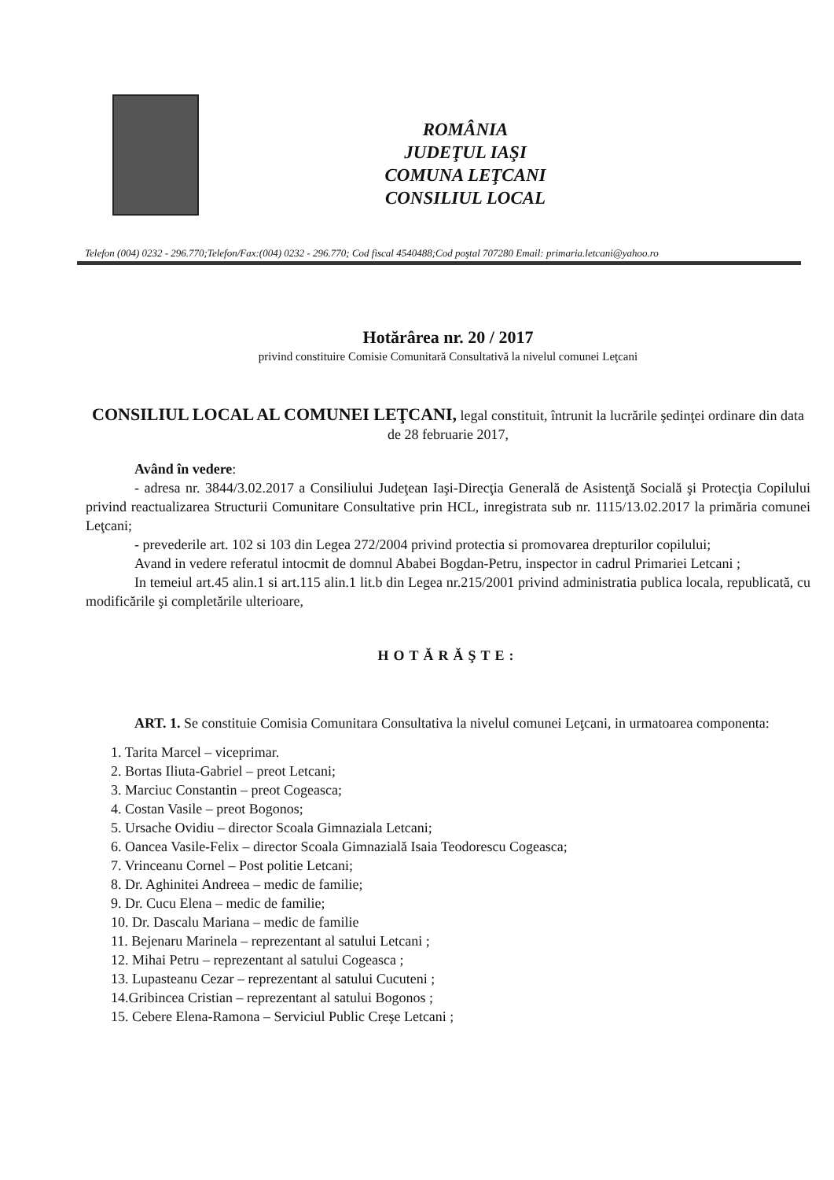ROMÂNIA
JUDEŢUL IAŞI
COMUNA LEŢCANI
CONSILIUL LOCAL
Telefon (004) 0232 - 296.770;Telefon/Fax:(004) 0232 - 296.770; Cod fiscal 4540488;Cod poştal 707280 Email: primaria.letcani@yahoo.ro
Hotărârea nr. 20 / 2017
privind constituire Comisie Comunitară Consultativă la nivelul comunei Leţcani
CONSILIUL LOCAL AL COMUNEI LEŢCANI, legal constituit, întrunit la lucrările şedinţei ordinare din data de 28 februarie 2017,
Având în vedere:
- adresa nr. 3844/3.02.2017 a Consiliului Judeţean Iaşi-Direcţia Generală de Asistenţă Socială şi Protecţia Copilului privind reactualizarea Structurii Comunitare Consultative prin HCL, inregistrata sub nr. 1115/13.02.2017 la primăria comunei Leţcani;
- prevederile art. 102 si 103 din Legea 272/2004 privind protectia si promovarea drepturilor copilului;
Avand in vedere referatul intocmit de domnul Ababei Bogdan-Petru, inspector in cadrul Primariei Letcani ;
In temeiul art.45 alin.1 si art.115 alin.1 lit.b din Legea nr.215/2001 privind administratia publica locala, republicată, cu modificările şi completările ulterioare,
HOTĂRĂŞTE:
ART. 1. Se constituie Comisia Comunitara Consultativa la nivelul comunei Leţcani, in urmatoarea componenta:
1. Tarita Marcel – viceprimar.
2. Bortas Iliuta-Gabriel – preot Letcani;
3. Marciuc Constantin – preot Cogeasca;
4. Costan Vasile – preot Bogonos;
5. Ursache Ovidiu – director Scoala Gimnaziala Letcani;
6. Oancea Vasile-Felix – director Scoala Gimnazială Isaia Teodorescu Cogeasca;
7. Vrinceanu Cornel – Post politie Letcani;
8. Dr. Aghinitei Andreea – medic de familie;
9. Dr. Cucu Elena – medic de familie;
10. Dr. Dascalu Mariana – medic de familie
11. Bejenaru Marinela – reprezentant al satului Letcani ;
12. Mihai Petru – reprezentant al satului Cogeasca ;
13. Lupasteanu Cezar – reprezentant al satului Cucuteni ;
14.Gribincea Cristian – reprezentant al satului Bogonos ;
15. Cebere Elena-Ramona – Serviciul Public Creşe Letcani ;